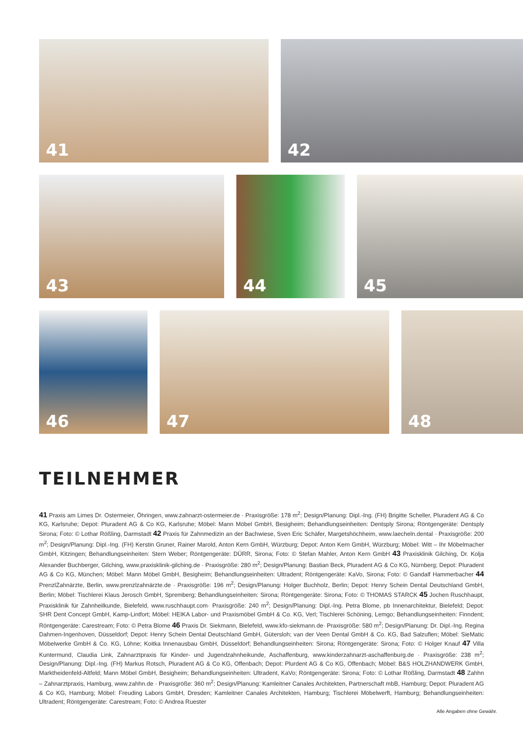41
42
43
44
45
46
47
48
TEILNEHMER
41 Praxis am Limes Dr. Ostermeier, Öhringen, www.zahnarzt-ostermeier.de · Praxisgröße: 178 m<sup>2</sup>; Design/Planung: Dipl.-Ing. (FH) Brigitte Scheller, Pluradent AG & Co KG, Karlsruhe; Depot: Pluradent AG & Co KG, Karlsruhe; Möbel: Mann Möbel GmbH, Besigheim; Behandlungseinheiten: Dentsply Sirona; Röntgengeräte: Dentsply Sirona; Foto: © Lothar Rößling, Darmstadt 42 Praxis für Zahnmedizin an der Bachwiese, Sven Eric Schäfer, Margetshöchheim, www.laecheln.dental · Praxisgröße: 200 m<sup>2</sup>; Design/Planung: Dipl.-Ing. (FH) Kerstin Gruner, Rainer Marold, Anton Kern GmbH, Würzburg; Depot: Anton Kern GmbH, Würzburg; Möbel: Witt – Ihr Möbelmacher GmbH, Kitzingen; Behandlungseinheiten: Stern Weber; Röntgengeräte: DÜRR, Sirona; Foto: © Stefan Mahler, Anton Kern GmbH 43 Praxisklinik Gilching, Dr. Kolja Alexander Buchberger, Gilching, www.praxisklinik-gilching.de · Praxisgröße: 280 m<sup>2</sup>; Design/Planung: Bastian Beck, Pluradent AG & Co KG, Nürnberg; Depot: Pluradent AG & Co KG, München; Möbel: Mann Möbel GmbH, Besigheim; Behandlungseinheiten: Ultradent; Röntgengeräte: KaVo, Sirona; Foto: © Gandalf Hammerbacher 44 PrenzlZahnärzte, Berlin, www.prenzlzahnärzte.de · Praxisgröße: 196 m<sup>2</sup>; Design/Planung: Holger Buchholz, Berlin; Depot: Henry Schein Dental Deutschland GmbH, Berlin; Möbel: Tischlerei Klaus Jerosch GmbH, Spremberg; Behandlungseinheiten: Sirona; Röntgengeräte: Sirona; Foto: © THOMAS STARCK 45 Jochen Ruschhaupt, Praxisklinik für Zahnheilkunde, Bielefeld, www.ruschhaupt.com· Praxisgröße: 240 m<sup>2</sup>; Design/Planung: Dipl.-Ing. Petra Blome, pb Innenarchitektur, Bielefeld; Depot: SHR Dent Concept GmbH, Kamp-Lintfort; Möbel: HEIKA Labor- und Praxismöbel GmbH & Co. KG, Verl; Tischlerei Schöning, Lemgo; Behandlungseinheiten: Finndent; Röntgengeräte: Carestream; Foto: © Petra Blome 46 Praxis Dr. Siekmann, Bielefeld, www.kfo-siekmann.de· Praxisgröße: 580 m<sup>2</sup>; Design/Planung: Dr. Dipl.-Ing. Regina Dahmen-Ingenhoven, Düsseldorf; Depot: Henry Schein Dental Deutschland GmbH, Gütersloh; van der Veen Dental GmbH & Co. KG, Bad Salzuflen; Möbel: SieMatic Möbelwerke GmbH & Co. KG, Löhne; Koitka Innenausbau GmbH, Düsseldorf; Behandlungseinheiten: Sirona; Röntgengeräte: Sirona; Foto: © Holger Knauf 47 Villa Kuntermund, Claudia Link, Zahnarztpraxis für Kinder- und Jugendzahnheikunde, Aschaffenburg, www.kinderzahnarzt-aschaffenburg.de · Praxisgröße: 238 m<sup>2</sup>; Design/Planung: Dipl.-Ing. (FH) Markus Rotsch, Pluradent AG & Co KG, Offenbach; Depot: Plurdent AG & Co KG, Offenbach; Möbel: B&S HOLZHANDWERK GmbH, Marktheidenfeld-Altfeld; Mann Möbel GmbH, Besigheim; Behandlungseinheiten: Ultradent, KaVo; Röntgengeräte: Sirona; Foto: © Lothar Rößling, Darmstadt 48 Zahhn – Zahnarztpraxis, Hamburg, www.zahhn.de · Praxisgröße: 360 m<sup>2</sup>; Design/Planung: Kamleitner Canales Architekten, Partnerschaft mbB, Hamburg; Depot: Pluradent AG & Co KG, Hamburg; Möbel: Freuding Labors GmbH, Dresden; Kamleitner Canales Architekten, Hamburg; Tischlerei Möbelwerft, Hamburg; Behandlungseinheiten: Ultradent; Röntgengeräte: Carestream; Foto: © Andrea Ruester
Alle Angaben ohne Gewähr.